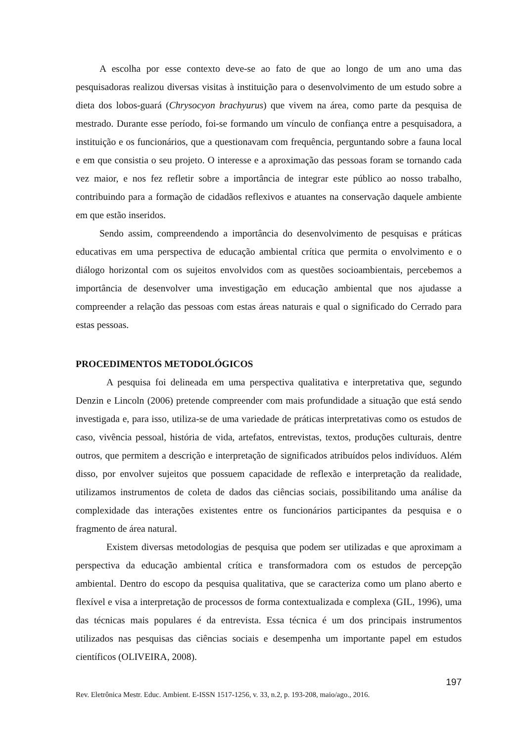A escolha por esse contexto deve-se ao fato de que ao longo de um ano uma das pesquisadoras realizou diversas visitas à instituição para o desenvolvimento de um estudo sobre a dieta dos lobos-guará (Chrysocyon brachyurus) que vivem na área, como parte da pesquisa de mestrado. Durante esse período, foi-se formando um vínculo de confiança entre a pesquisadora, a instituição e os funcionários, que a questionavam com frequência, perguntando sobre a fauna local e em que consistia o seu projeto. O interesse e a aproximação das pessoas foram se tornando cada vez maior, e nos fez refletir sobre a importância de integrar este público ao nosso trabalho, contribuindo para a formação de cidadãos reflexivos e atuantes na conservação daquele ambiente em que estão inseridos.
Sendo assim, compreendendo a importância do desenvolvimento de pesquisas e práticas educativas em uma perspectiva de educação ambiental crítica que permita o envolvimento e o diálogo horizontal com os sujeitos envolvidos com as questões socioambientais, percebemos a importância de desenvolver uma investigação em educação ambiental que nos ajudasse a compreender a relação das pessoas com estas áreas naturais e qual o significado do Cerrado para estas pessoas.
PROCEDIMENTOS METODOLÓGICOS
A pesquisa foi delineada em uma perspectiva qualitativa e interpretativa que, segundo Denzin e Lincoln (2006) pretende compreender com mais profundidade a situação que está sendo investigada e, para isso, utiliza-se de uma variedade de práticas interpretativas como os estudos de caso, vivência pessoal, história de vida, artefatos, entrevistas, textos, produções culturais, dentre outros, que permitem a descrição e interpretação de significados atribuídos pelos indivíduos. Além disso, por envolver sujeitos que possuem capacidade de reflexão e interpretação da realidade, utilizamos instrumentos de coleta de dados das ciências sociais, possibilitando uma análise da complexidade das interações existentes entre os funcionários participantes da pesquisa e o fragmento de área natural.
Existem diversas metodologias de pesquisa que podem ser utilizadas e que aproximam a perspectiva da educação ambiental crítica e transformadora com os estudos de percepção ambiental. Dentro do escopo da pesquisa qualitativa, que se caracteriza como um plano aberto e flexível e visa a interpretação de processos de forma contextualizada e complexa (GIL, 1996), uma das técnicas mais populares é da entrevista. Essa técnica é um dos principais instrumentos utilizados nas pesquisas das ciências sociais e desempenha um importante papel em estudos científicos (OLIVEIRA, 2008).
197
Rev. Eletrônica Mestr. Educ. Ambient. E-ISSN 1517-1256, v. 33, n.2, p. 193-208, maio/ago., 2016.